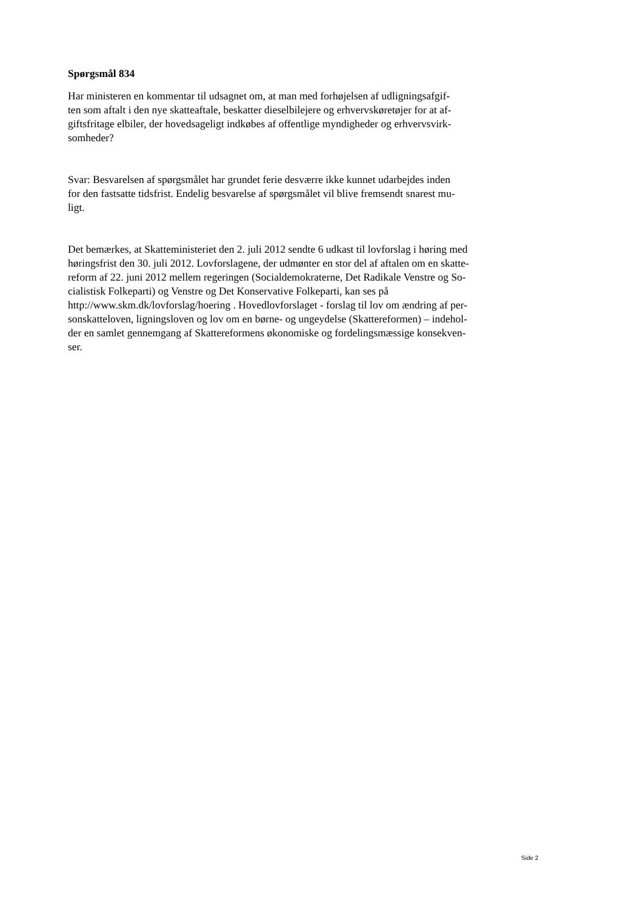Spørgsmål 834
Har ministeren en kommentar til udsagnet om, at man med forhøjelsen af udligningsafgif-
ten som aftalt i den nye skatteaftale, beskatter dieselbilejere og erhvervskøretøjer for at af-
giftsfritage elbiler, der hovedsageligt indkøbes af offentlige myndigheder og erhvervsvirk-
somheder?
Svar: Besvarelsen af spørgsmålet har grundet ferie desværre ikke kunnet udarbejdes inden
for den fastsatte tidsfrist. Endelig besvarelse af spørgsmålet vil blive fremsendt snarest mu-
ligt.
Det bemærkes, at Skatteministeriet den 2. juli 2012 sendte 6 udkast til lovforslag i høring med
høringsfrist den 30. juli 2012. Lovforslagene, der udmønter en stor del af aftalen om en skatte-
reform af 22. juni 2012 mellem regeringen (Socialdemokraterne, Det Radikale Venstre og So-
cialistisk Folkeparti) og Venstre og Det Konservative Folkeparti, kan ses på
http://www.skm.dk/lovforslag/hoering . Hovedlovforslaget - forslag til lov om ændring af per-
sonskatteloven, ligningsloven og lov om en børne- og ungeydelse (Skattereformen) – indehol-
der en samlet gennemgang af Skattereformens økonomiske og fordelingsmæssige konsekven-
ser.
Side 2